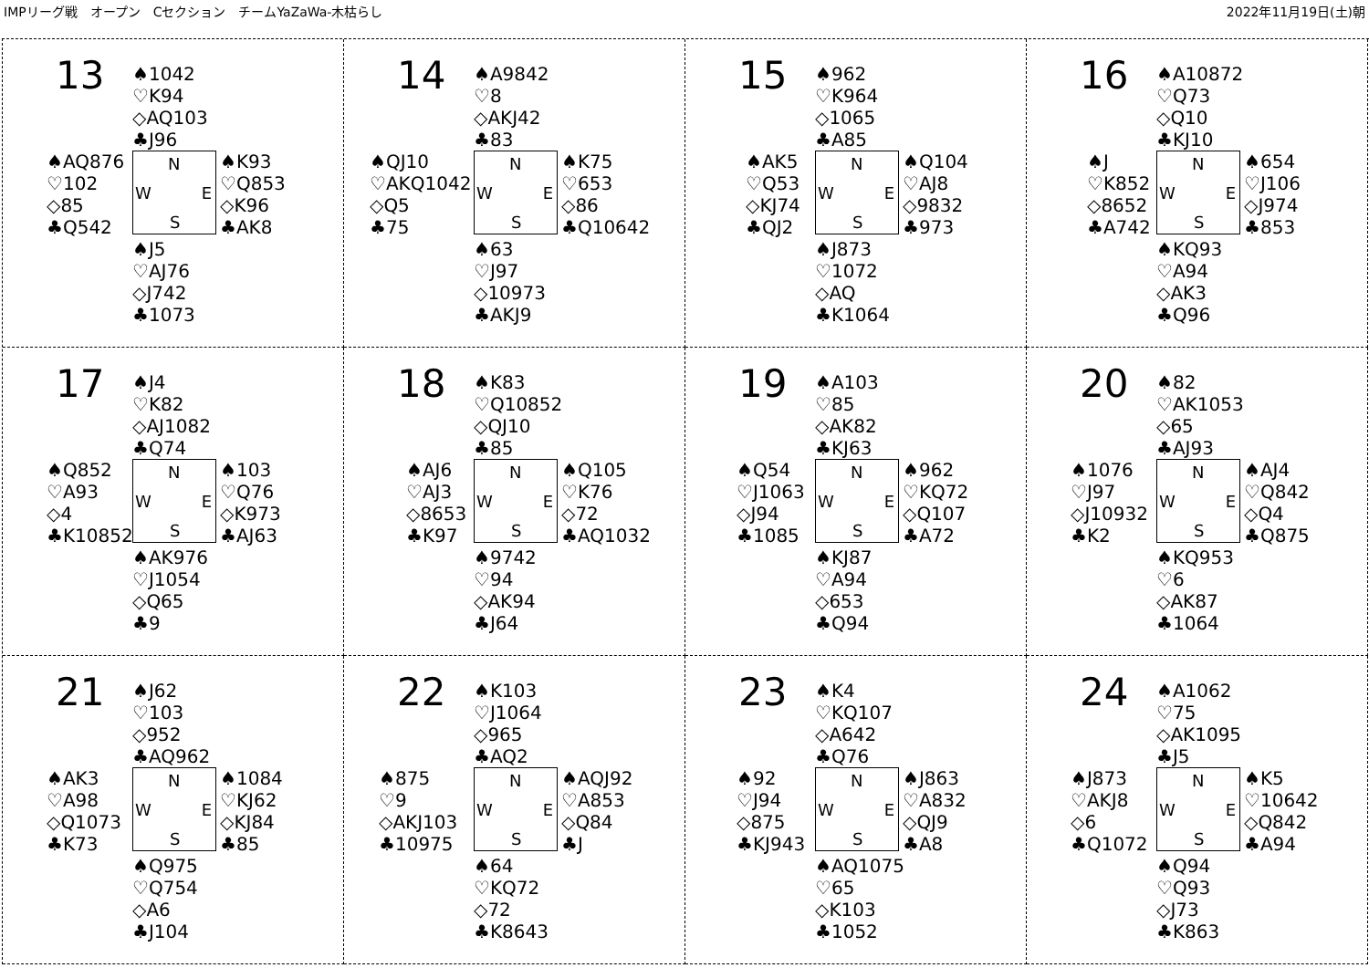IMPリーグ戦　オープン　Cセクション　チームYaZaWa-木枯らし 2022年11月19日(土)朝
13
♠1042
♡K94
◇AQ103
♣J96
♠AQ876
♡102
◇85
♣Q542
N
W E
S
♠K93
♡Q853
◇K96
♣AK8
♠J5
♡AJ76
◇J742
♣1073
14
♠A9842
♡8
◇AKJ42
♣83
♠QJ10
♡AKQ1042
◇Q5
♣75
N
W E
S
♠K75
♡653
◇86
♣Q10642
♠63
♡J97
◇10973
♣AKJ9
15
♠962
♡K964
◇1065
♣A85
♠AK5
♡Q53
◇KJ74
♣QJ2
N
W E
S
♠Q104
♡AJ8
◇9832
♣973
♠J873
♡1072
◇AQ
♣K1064
16
♠A10872
♡Q73
◇Q10
♣KJ10
♠J
♡K852
◇8652
♣A742
N
W E
S
♠654
♡J106
◇J974
♣853
♠KQ93
♡A94
◇AK3
♣Q96
17
♠J4
♡K82
◇AJ1082
♣Q74
♠Q852
♡A93
◇4
♣K10852
N
W E
S
♠103
♡Q76
◇K973
♣AJ63
♠AK976
♡J1054
◇Q65
♣9
18
♠K83
♡Q10852
◇QJ10
♣85
♠AJ6
♡AJ3
◇8653
♣K97
N
W E
S
♠Q105
♡K76
◇72
♣AQ1032
♠9742
♡94
◇AK94
♣J64
19
♠A103
♡85
◇AK82
♣KJ63
♠Q54
♡J1063
◇J94
♣1085
N
W E
S
♠962
♡KQ72
◇Q107
♣A72
♠KJ87
♡A94
◇653
♣Q94
20
♠82
♡AK1053
◇65
♣AJ93
♠1076
♡J97
◇J10932
♣K2
N
W E
S
♠AJ4
♡Q842
◇Q4
♣Q875
♠KQ953
♡6
◇AK87
♣1064
21
♠J62
♡103
◇952
♣AQ962
♠AK3
♡A98
◇Q1073
♣K73
N
W E
S
♠1084
♡KJ62
◇KJ84
♣85
♠Q975
♡Q754
◇A6
♣J104
22
♠K103
♡J1064
◇965
♣AQ2
♠875
♡9
◇AKJ103
♣10975
N
W E
S
♠AQJ92
♡A853
◇Q84
♣J
♠64
♡KQ72
◇72
♣K8643
23
♠K4
♡KQ107
◇A642
♣Q76
♠92
♡J94
◇875
♣KJ943
N
W E
S
♠J863
♡A832
◇QJ9
♣A8
♠AQ1075
♡65
◇K103
♣1052
24
♠A1062
♡75
◇AK1095
♣J5
♠J873
♡AKJ8
◇6
♣Q1072
N
W E
S
♠K5
♡10642
◇Q842
♣A94
♠Q94
♡Q93
◇J73
♣K863